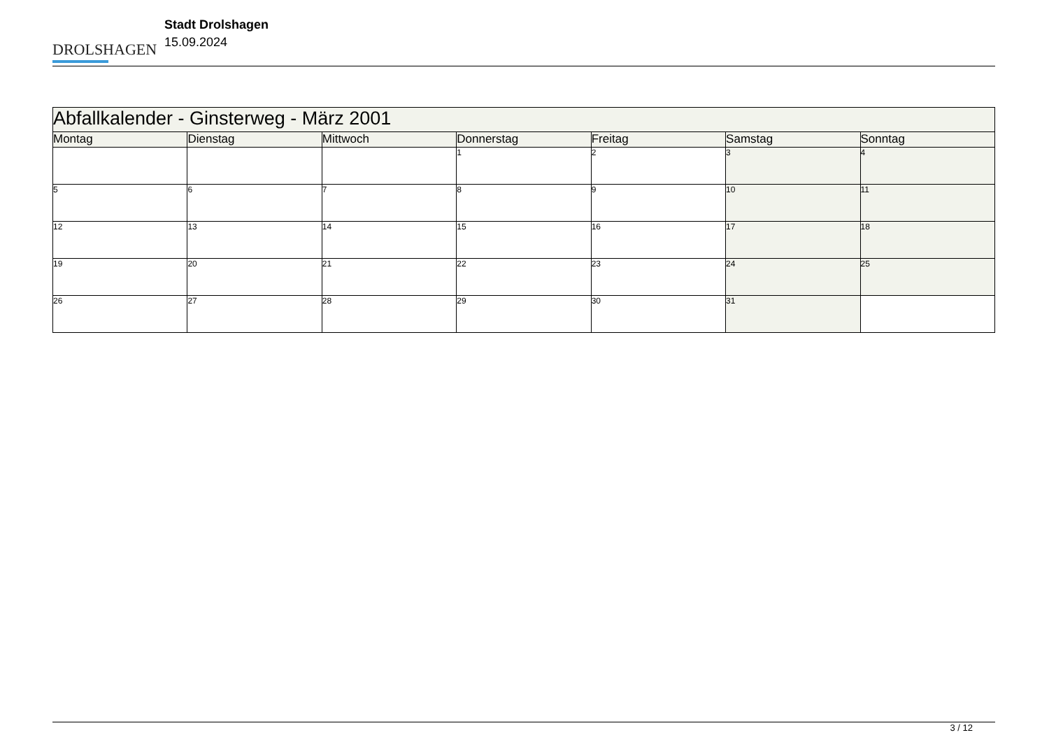DROLSHAGEN
Stadt Drolshagen
15.09.2024
| Abfallkalender - Ginsterweg - März 2001 | | | | | | |
| --- | --- | --- | --- | --- | --- | --- |
| Montag | Dienstag | Mittwoch | Donnerstag | Freitag | Samstag | Sonntag |
| | | | 1 | 2 | 3 | 4 |
| 5 | 6 | 7 | 8 | 9 | 10 | 11 |
| 12 | 13 | 14 | 15 | 16 | 17 | 18 |
| 19 | 20 | 21 | 22 | 23 | 24 | 25 |
| 26 | 27 | 28 | 29 | 30 | 31 | |
3 / 12